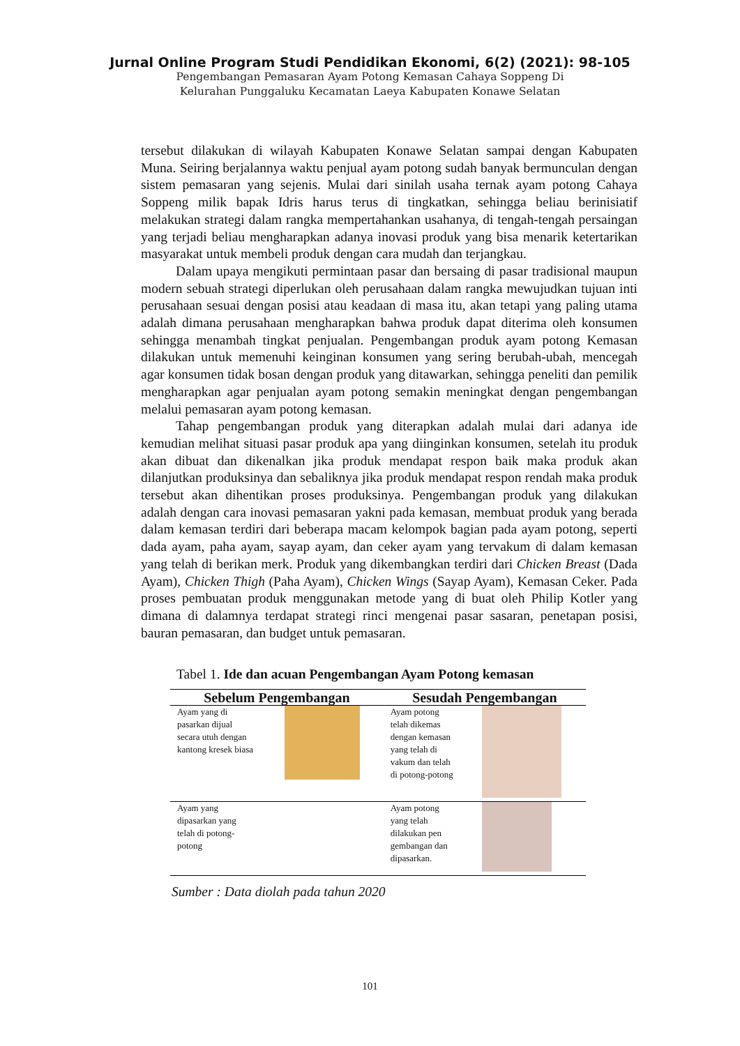Jurnal Online Program Studi Pendidikan Ekonomi, 6(2) (2021): 98-105
Pengembangan Pemasaran Ayam Potong Kemasan Cahaya Soppeng Di
Kelurahan Punggaluku Kecamatan Laeya Kabupaten Konawe Selatan
tersebut dilakukan di wilayah Kabupaten Konawe Selatan sampai dengan Kabupaten Muna. Seiring berjalannya waktu penjual ayam potong sudah banyak bermunculan dengan sistem pemasaran yang sejenis. Mulai dari sinilah usaha ternak ayam potong Cahaya Soppeng milik bapak Idris harus terus di tingkatkan, sehingga beliau berinisiatif melakukan strategi dalam rangka mempertahankan usahanya, di tengah-tengah persaingan yang terjadi beliau mengharapkan adanya inovasi produk yang bisa menarik ketertarikan masyarakat untuk membeli produk dengan cara mudah dan terjangkau.
Dalam upaya mengikuti permintaan pasar dan bersaing di pasar tradisional maupun modern sebuah strategi diperlukan oleh perusahaan dalam rangka mewujudkan tujuan inti perusahaan sesuai dengan posisi atau keadaan di masa itu, akan tetapi yang paling utama adalah dimana perusahaan mengharapkan bahwa produk dapat diterima oleh konsumen sehingga menambah tingkat penjualan. Pengembangan produk ayam potong Kemasan dilakukan untuk memenuhi keinginan konsumen yang sering berubah-ubah, mencegah agar konsumen tidak bosan dengan produk yang ditawarkan, sehingga peneliti dan pemilik mengharapkan agar penjualan ayam potong semakin meningkat dengan pengembangan melalui pemasaran ayam potong kemasan.
Tahap pengembangan produk yang diterapkan adalah mulai dari adanya ide kemudian melihat situasi pasar produk apa yang diinginkan konsumen, setelah itu produk akan dibuat dan dikenalkan jika produk mendapat respon baik maka produk akan dilanjutkan produksinya dan sebaliknya jika produk mendapat respon rendah maka produk tersebut akan dihentikan proses produksinya. Pengembangan produk yang dilakukan adalah dengan cara inovasi pemasaran yakni pada kemasan, membuat produk yang berada dalam kemasan terdiri dari beberapa macam kelompok bagian pada ayam potong, seperti dada ayam, paha ayam, sayap ayam, dan ceker ayam yang tervakum di dalam kemasan yang telah di berikan merk. Produk yang dikembangkan terdiri dari Chicken Breast (Dada Ayam), Chicken Thigh (Paha Ayam), Chicken Wings (Sayap Ayam), Kemasan Ceker. Pada proses pembuatan produk menggunakan metode yang di buat oleh Philip Kotler yang dimana di dalamnya terdapat strategi rinci mengenai pasar sasaran, penetapan posisi, bauran pemasaran, dan budget untuk pemasaran.
Tabel 1. Ide dan acuan Pengembangan Ayam Potong kemasan
| Sebelum Pengembangan | | Sesudah Pengembangan | |
| --- | --- | --- | --- |
| Ayam yang di pasarkan dijual secara utuh dengan kantong kresek biasa | | Ayam potong telah dikemas dengan kemasan yang telah di vakum dan telah di potong-potong | |
| Ayam yang dipasarkan yang telah di potong- potong | | Ayam potong yang telah dilakukan pen gembangan dan dipasarkan. | |
Sumber : Data diolah pada tahun 2020
101